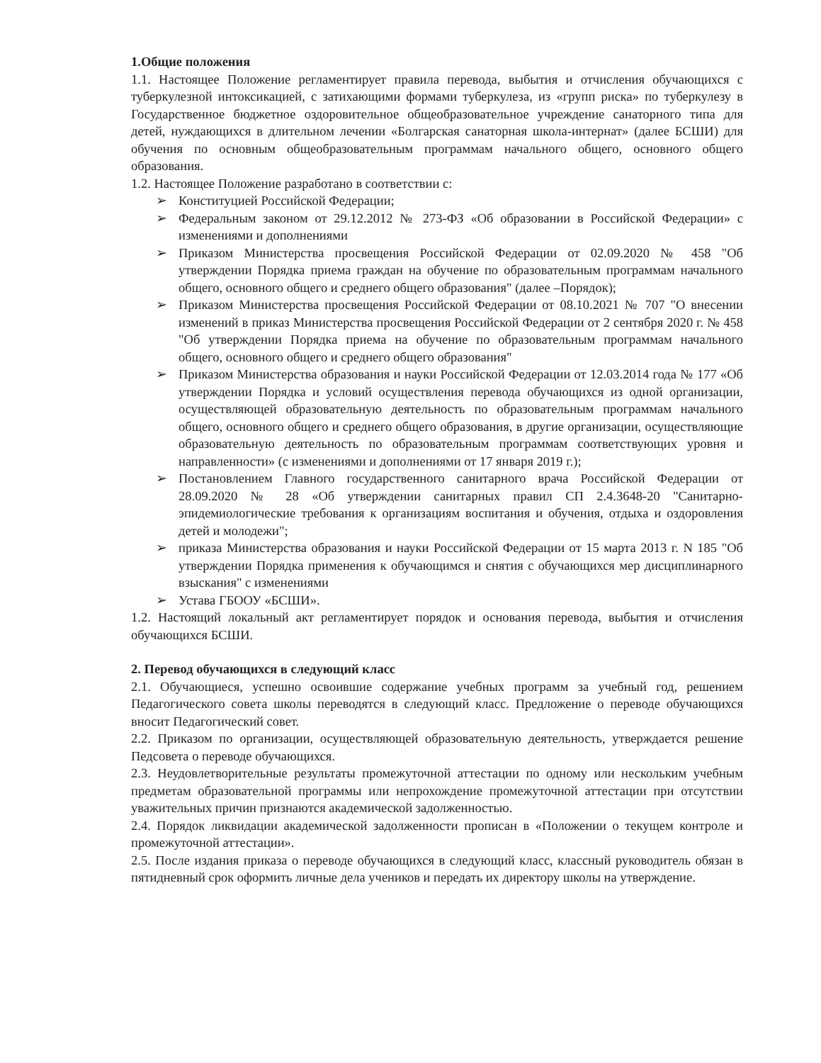1.Общие положения
1.1. Настоящее Положение регламентирует правила перевода, выбытия и отчисления обучающихся с туберкулезной интоксикацией, с затихающими формами туберкулеза, из «групп риска» по туберкулезу в Государственное бюджетное оздоровительное общеобразовательное учреждение санаторного типа для детей, нуждающихся в длительном лечении «Болгарская санаторная школа-интернат» (далее БСШИ) для обучения по основным общеобразовательным программам начального общего, основного общего образования.
1.2. Настоящее Положение разработано в соответствии с:
➢ Конституцией Российской Федерации;
➢ Федеральным законом от 29.12.2012 № 273-ФЗ «Об образовании в Российской Федерации» с изменениями и дополнениями
➢ Приказом Министерства просвещения Российской Федерации от 02.09.2020 № 458 "Об утверждении Порядка приема граждан на обучение по образовательным программам начального общего, основного общего и среднего общего образования" (далее –Порядок);
➢ Приказом Министерства просвещения Российской Федерации от 08.10.2021 № 707 "О внесении изменений в приказ Министерства просвещения Российской Федерации от 2 сентября 2020 г. № 458 "Об утверждении Порядка приема на обучение по образовательным программам начального общего, основного общего и среднего общего образования"
➢ Приказом Министерства образования и науки Российской Федерации от 12.03.2014 года № 177 «Об утверждении Порядка и условий осуществления перевода обучающихся из одной организации, осуществляющей образовательную деятельность по образовательным программам начального общего, основного общего и среднего общего образования, в другие организации, осуществляющие образовательную деятельность по образовательным программам соответствующих уровня и направленности» (с изменениями и дополнениями от 17 января 2019 г.);
➢ Постановлением Главного государственного санитарного врача Российской Федерации от 28.09.2020 № 28 «Об утверждении санитарных правил СП 2.4.3648-20 "Санитарно-эпидемиологические требования к организациям воспитания и обучения, отдыха и оздоровления детей и молодежи";
➢ приказа Министерства образования и науки Российской Федерации от 15 марта 2013 г. N 185 "Об утверждении Порядка применения к обучающимся и снятия с обучающихся мер дисциплинарного взыскания" с изменениями
➢ Устава ГБООУ «БСШИ».
1.2. Настоящий локальный акт регламентирует порядок и основания перевода, выбытия и отчисления обучающихся БСШИ.
2. Перевод обучающихся в следующий класс
2.1. Обучающиеся, успешно освоившие содержание учебных программ за учебный год, решением Педагогического совета школы переводятся в следующий класс. Предложение о переводе обучающихся вносит Педагогический совет.
2.2. Приказом по организации, осуществляющей образовательную деятельность, утверждается решение Педсовета о переводе обучающихся.
2.3. Неудовлетворительные результаты промежуточной аттестации по одному или нескольким учебным предметам образовательной программы или непрохождение промежуточной аттестации при отсутствии уважительных причин признаются академической задолженностью.
2.4. Порядок ликвидации академической задолженности прописан в «Положении о текущем контроле и промежуточной аттестации».
2.5. После издания приказа о переводе обучающихся в следующий класс, классный руководитель обязан в пятидневный срок оформить личные дела учеников и передать их директору школы на утверждение.